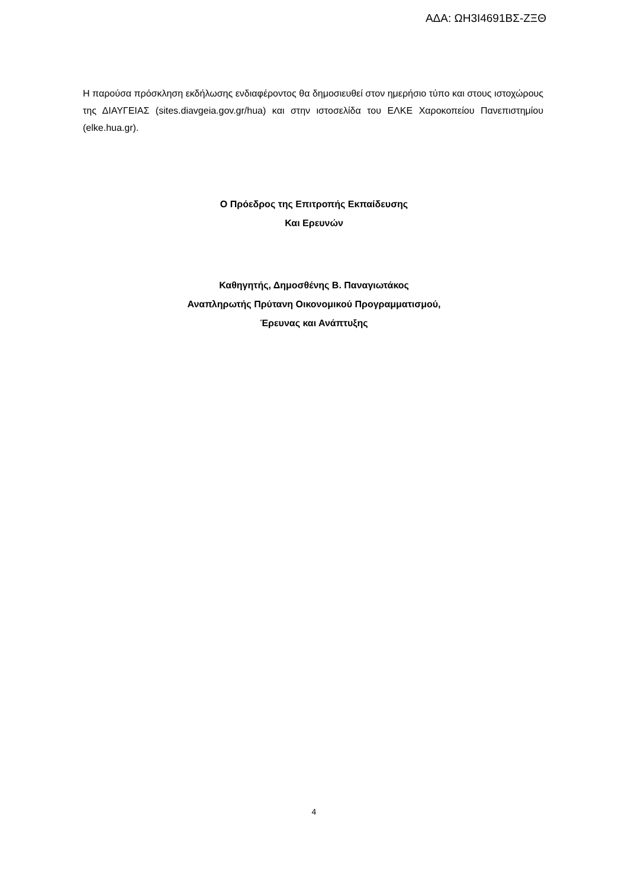ΑΔΑ: ΩΗ3Ι4691ΒΣ-ΖΞΘ
Η παρούσα πρόσκληση εκδήλωσης ενδιαφέροντος θα δημοσιευθεί στον ημερήσιο τύπο και στους ιστοχώρους της ΔΙΑΥΓΕΙΑΣ (sites.diavgeia.gov.gr/hua) και στην ιστοσελίδα του ΕΛΚΕ Χαροκοπείου Πανεπιστημίου (elke.hua.gr).
Ο Πρόεδρος της Επιτροπής Εκπαίδευσης
Και Ερευνών
Καθηγητής, Δημοσθένης Β. Παναγιωτάκος
Αναπληρωτής Πρύτανη Οικονομικού Προγραμματισμού,
Έρευνας και Ανάπτυξης
4